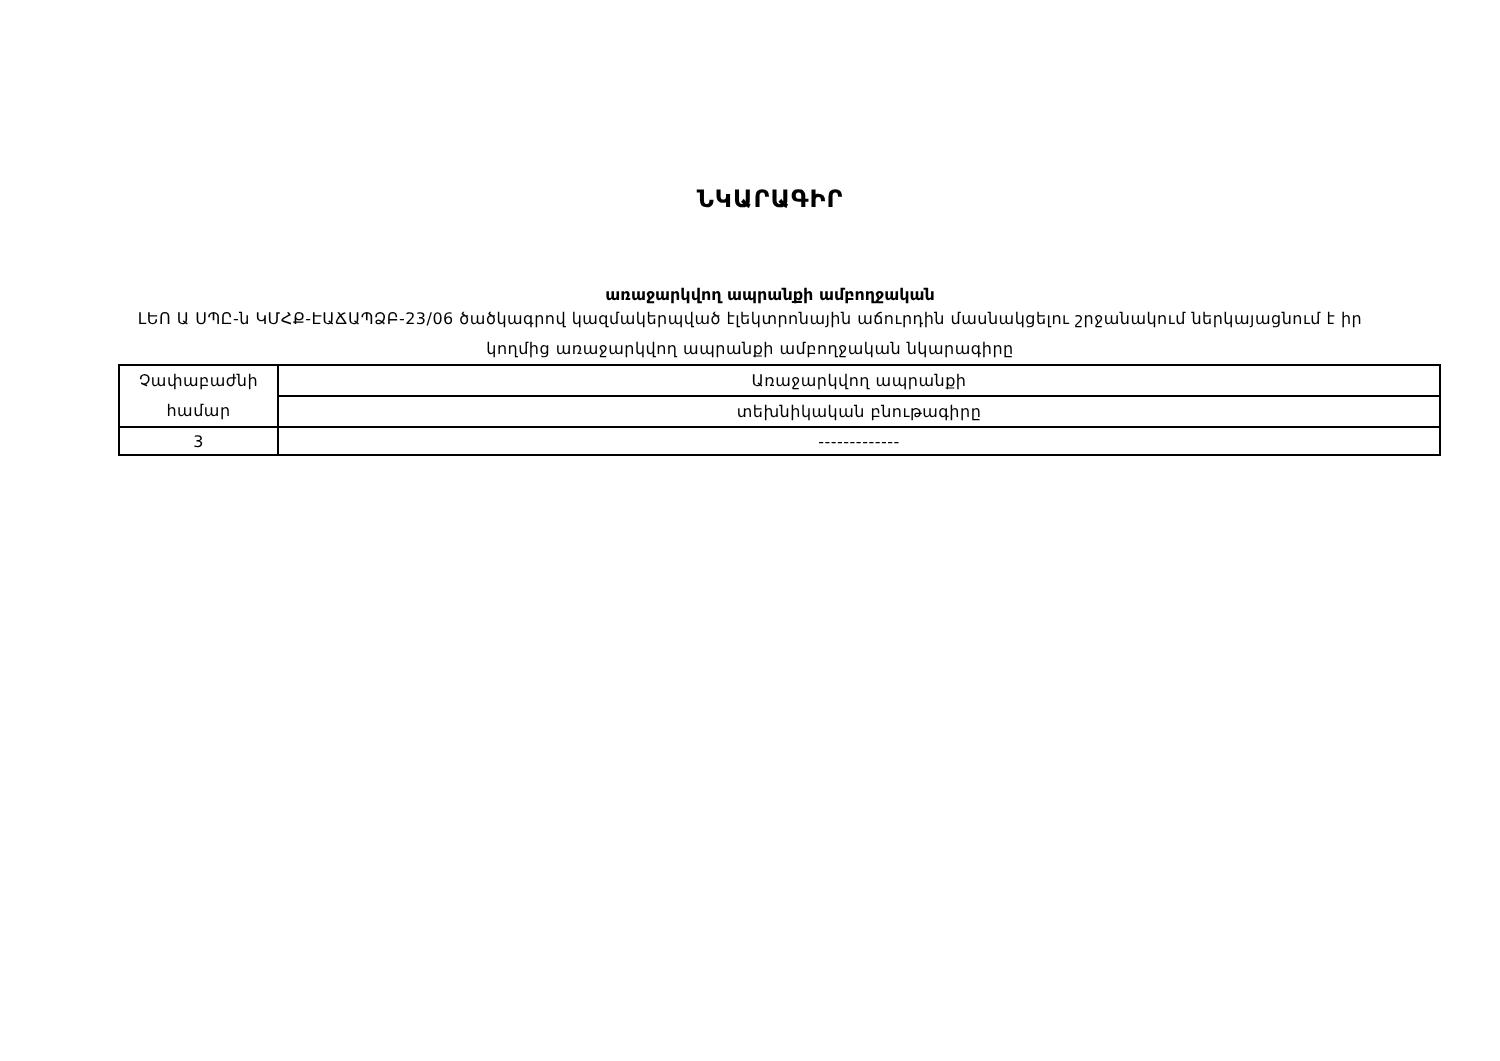ՆԿԱՐԱԳԻՐ
առաջարկվող ապրանքի ամբողջական
ԼԵՈ Ա ՍՊԸ-ն ԿՄՀՔ-ԷԱՃԱՊՁԲ-23/06 ծածկագրով կազմակերպված էլեկտրոնային աճուրդին մասնակցելու շրջանակում ներկայացնում է իր կողմից առաջարկվող ապրանքի ամբողջական նկարագիրը
| Չափաբաժնի համար | Առաջարկվող ապրանքի |
| | տեխնիկական բնութագիրը |
| 3 | ------------- |